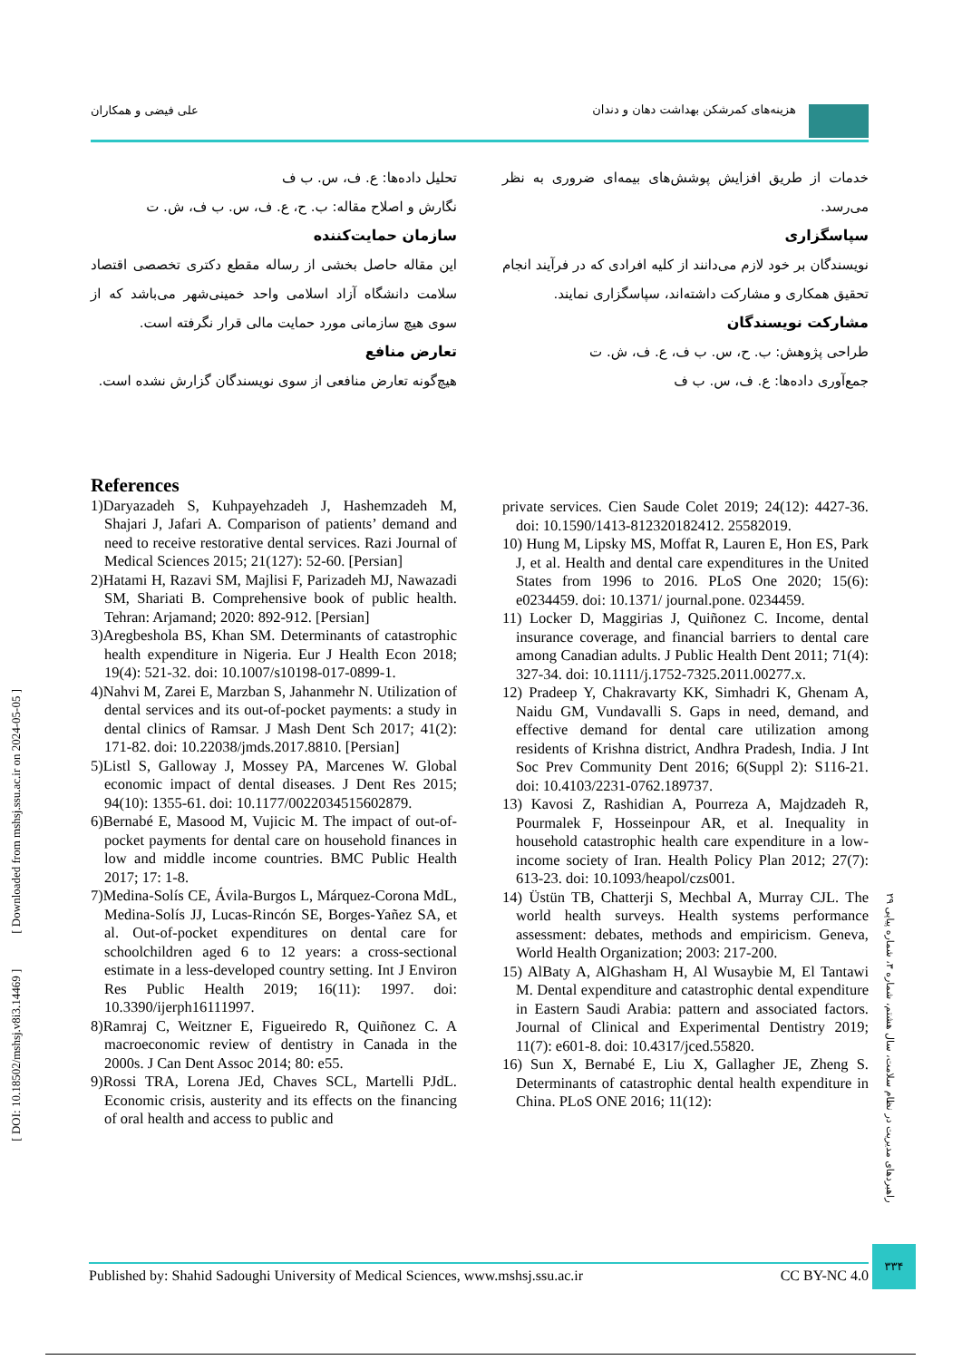هزینه‌های کمرشکن بهداشت دهان و دندان
علی فیضی و همکاران
خدمات از طریق افزایش پوشش‌های بیمه‌ای ضروری به نظر می‌رسد.
سپاسگزاری
نویسندگان بر خود لازم می‌دانند از کلیه افرادی که در فرآیند انجام تحقیق همکاری و مشارکت داشته‌اند، سپاسگزاری نمایند.
مشارکت نویسندگان
طراحی پژوهش: ب. ح، س. ب ف، ع. ف، ش. ت
جمع‌آوری داده‌ها: ع. ف، س. ب ف
تحلیل داده‌ها: ع. ف، س. ب ف
نگارش و اصلاح مقاله: ب. ح، ع. ف، س. ب ف، ش. ت
سازمان حمایت‌کننده
این مقاله حاصل بخشی از رساله مقطع دکتری تخصصی اقتصاد سلامت دانشگاه آزاد اسلامی واحد خمینی‌شهر می‌باشد که از سوی هیچ سازمانی مورد حمایت مالی قرار نگرفته است.
تعارض منافع
هیچ‌گونه تعارض منافعی از سوی نویسندگان گزارش نشده است.
References
1)Daryazadeh S, Kuhpayehzadeh J, Hashemzadeh M, Shajari J, Jafari A. Comparison of patients’ demand and need to receive restorative dental services. Razi Journal of Medical Sciences 2015; 21(127): 52-60. [Persian]
2)Hatami H, Razavi SM, Majlisi F, Parizadeh MJ, Nawazadi SM, Shariati B. Comprehensive book of public health. Tehran: Arjamand; 2020: 892-912. [Persian]
3)Aregbeshola BS, Khan SM. Determinants of catastrophic health expenditure in Nigeria. Eur J Health Econ 2018; 19(4): 521-32. doi: 10.1007/s10198-017-0899-1.
4)Nahvi M, Zarei E, Marzban S, Jahanmehr N. Utilization of dental services and its out-of-pocket payments: a study in dental clinics of Ramsar. J Mash Dent Sch 2017; 41(2): 171-82. doi: 10.22038/jmds.2017.8810. [Persian]
5)Listl S, Galloway J, Mossey PA, Marcenes W. Global economic impact of dental diseases. J Dent Res 2015; 94(10): 1355-61. doi: 10.1177/0022034515602879.
6)Bernabé E, Masood M, Vujicic M. The impact of out-of-pocket payments for dental care on household finances in low and middle income countries. BMC Public Health 2017; 17: 1-8.
7)Medina-Solís CE, Ávila-Burgos L, Márquez-Corona MdL, Medina-Solís JJ, Lucas-Rincón SE, Borges-Yañez SA, et al. Out-of-pocket expenditures on dental care for schoolchildren aged 6 to 12 years: a cross-sectional estimate in a less-developed country setting. Int J Environ Res Public Health 2019; 16(11): 1997. doi: 10.3390/ijerph16111997.
8)Ramraj C, Weitzner E, Figueiredo R, Quiñonez C. A macroeconomic review of dentistry in Canada in the 2000s. J Can Dent Assoc 2014; 80: e55.
9)Rossi TRA, Lorena JEd, Chaves SCL, Martelli PJdL. Economic crisis, austerity and its effects on the financing of oral health and access to public and
private services. Cien Saude Colet 2019; 24(12): 4427-36. doi: 10.1590/1413-812320182412. 25582019.
10) Hung M, Lipsky MS, Moffat R, Lauren E, Hon ES, Park J, et al. Health and dental care expenditures in the United States from 1996 to 2016. PLoS One 2020; 15(6): e0234459. doi: 10.1371/ journal.pone. 0234459.
11) Locker D, Maggirias J, Quiñonez C. Income, dental insurance coverage, and financial barriers to dental care among Canadian adults. J Public Health Dent 2011; 71(4): 327-34. doi: 10.1111/j.1752-7325.2011.00277.x.
12) Pradeep Y, Chakravarty KK, Simhadri K, Ghenam A, Naidu GM, Vundavalli S. Gaps in need, demand, and effective demand for dental care utilization among residents of Krishna district, Andhra Pradesh, India. J Int Soc Prev Community Dent 2016; 6(Suppl 2): S116-21. doi: 10.4103/2231-0762.189737.
13) Kavosi Z, Rashidian A, Pourreza A, Majdzadeh R, Pourmalek F, Hosseinpour AR, et al. Inequality in household catastrophic health care expenditure in a low-income society of Iran. Health Policy Plan 2012; 27(7): 613-23. doi: 10.1093/heapol/czs001.
14) Üstün TB, Chatterji S, Mechbal A, Murray CJL. The world health surveys. Health systems performance assessment: debates, methods and empiricism. Geneva, World Health Organization; 2003: 217-200.
15) AlBaty A, AlGhasham H, Al Wusaybie M, El Tantawi M. Dental expenditure and catastrophic dental expenditure in Eastern Saudi Arabia: pattern and associated factors. Journal of Clinical and Experimental Dentistry 2019; 11(7): e601-8. doi: 10.4317/jced.55820.
16) Sun X, Bernabé E, Liu X, Gallagher JE, Zheng S. Determinants of catastrophic dental health expenditure in China. PLoS ONE 2016; 11(12):
[ DOI: 10.18502/mshsj.v8i3.14469 ] [ Downloaded from mshsj.ssu.ac.ir on 2024-05-05 ]
راهبردهای مدیریت در نظام سلامت، سال هشتم، شماره ۳، شماره پیاپی ۲۹
Published by: Shahid Sadoughi University of Medical Sciences, www.mshsj.ssu.ac.ir CC BY-NC 4.0
۳۳۴